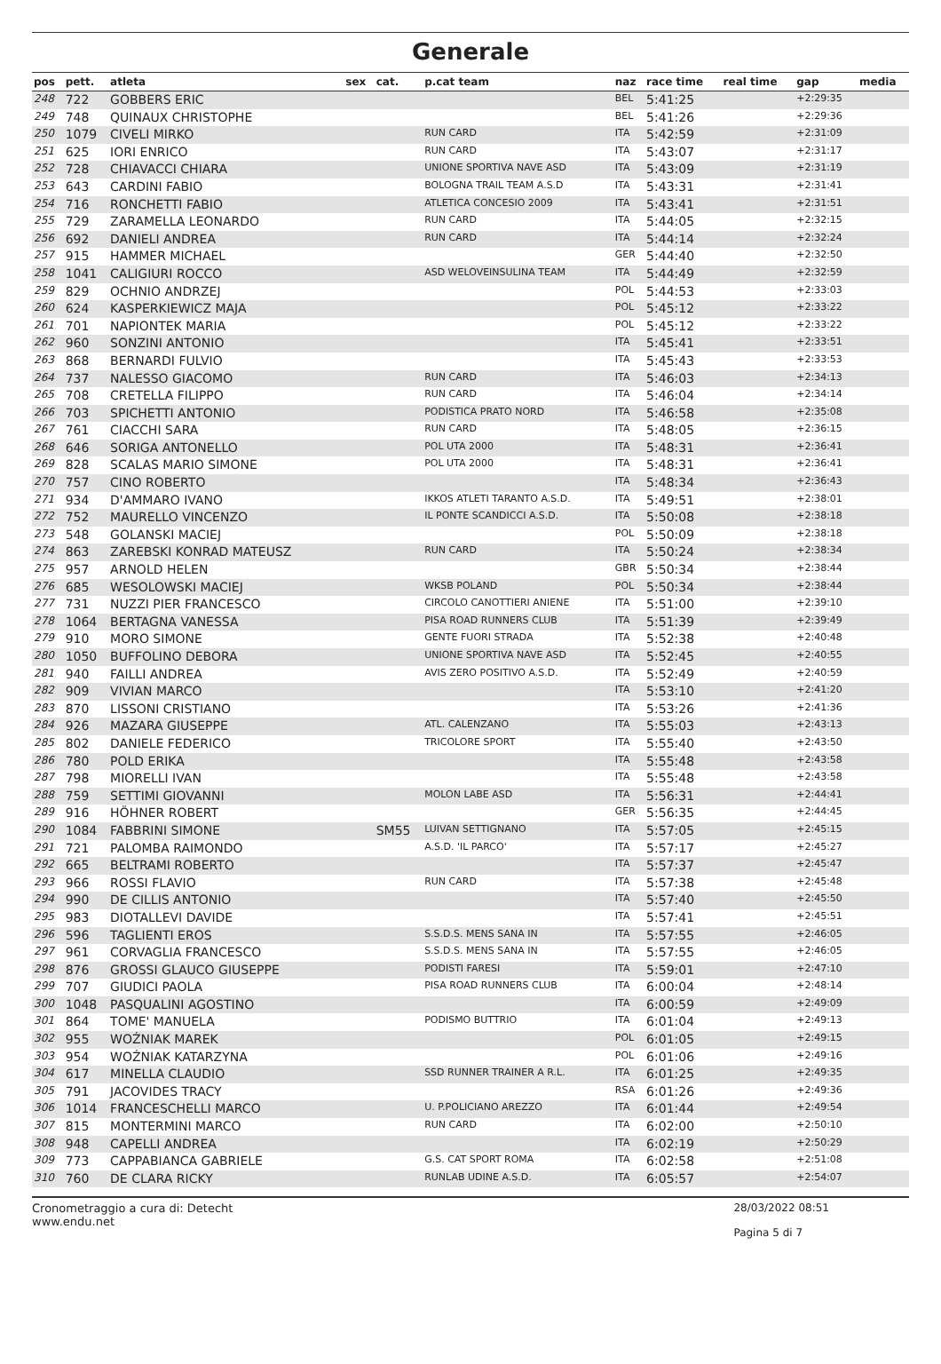Generale
| pos | pett. | atleta | sex | cat. | p.cat team | naz | race time | real time | gap | media |
| --- | --- | --- | --- | --- | --- | --- | --- | --- | --- | --- |
| 248 | 722 | GOBBERS ERIC | | | | BEL | 5:41:25 | | +2:29:35 | |
| 249 | 748 | QUINAUX CHRISTOPHE | | | | BEL | 5:41:26 | | +2:29:36 | |
| 250 | 1079 | CIVELI MIRKO | | | RUN CARD | ITA | 5:42:59 | | +2:31:09 | |
| 251 | 625 | IORI ENRICO | | | RUN CARD | ITA | 5:43:07 | | +2:31:17 | |
| 252 | 728 | CHIAVACCI CHIARA | | | UNIONE SPORTIVA NAVE ASD | ITA | 5:43:09 | | +2:31:19 | |
| 253 | 643 | CARDINI FABIO | | | BOLOGNA TRAIL TEAM A.S.D | ITA | 5:43:31 | | +2:31:41 | |
| 254 | 716 | RONCHETTI FABIO | | | ATLETICA CONCESIO 2009 | ITA | 5:43:41 | | +2:31:51 | |
| 255 | 729 | ZARAMELLA LEONARDO | | | RUN CARD | ITA | 5:44:05 | | +2:32:15 | |
| 256 | 692 | DANIELI ANDREA | | | RUN CARD | ITA | 5:44:14 | | +2:32:24 | |
| 257 | 915 | HAMMER MICHAEL | | | | GER | 5:44:40 | | +2:32:50 | |
| 258 | 1041 | CALIGIURI ROCCO | | | ASD WELOVEINSULINA TEAM | ITA | 5:44:49 | | +2:32:59 | |
| 259 | 829 | OCHNIO ANDRZEJ | | | | POL | 5:44:53 | | +2:33:03 | |
| 260 | 624 | KASPERKIEWICZ MAJA | | | | POL | 5:45:12 | | +2:33:22 | |
| 261 | 701 | NAPIONTEK MARIA | | | | POL | 5:45:12 | | +2:33:22 | |
| 262 | 960 | SONZINI ANTONIO | | | | ITA | 5:45:41 | | +2:33:51 | |
| 263 | 868 | BERNARDI FULVIO | | | | ITA | 5:45:43 | | +2:33:53 | |
| 264 | 737 | NALESSO GIACOMO | | | RUN CARD | ITA | 5:46:03 | | +2:34:13 | |
| 265 | 708 | CRETELLA FILIPPO | | | RUN CARD | ITA | 5:46:04 | | +2:34:14 | |
| 266 | 703 | SPICHETTI ANTONIO | | | PODISTICA PRATO NORD | ITA | 5:46:58 | | +2:35:08 | |
| 267 | 761 | CIACCHI SARA | | | RUN CARD | ITA | 5:48:05 | | +2:36:15 | |
| 268 | 646 | SORIGA ANTONELLO | | | POL UTA 2000 | ITA | 5:48:31 | | +2:36:41 | |
| 269 | 828 | SCALAS MARIO SIMONE | | | POL UTA 2000 | ITA | 5:48:31 | | +2:36:41 | |
| 270 | 757 | CINO ROBERTO | | | | ITA | 5:48:34 | | +2:36:43 | |
| 271 | 934 | D'AMMARO IVANO | | | IKKOS ATLETI TARANTO A.S.D. | ITA | 5:49:51 | | +2:38:01 | |
| 272 | 752 | MAURELLO VINCENZO | | | IL PONTE SCANDICCI A.S.D. | ITA | 5:50:08 | | +2:38:18 | |
| 273 | 548 | GOLANSKI MACIEJ | | | | POL | 5:50:09 | | +2:38:18 | |
| 274 | 863 | ZAREBSKI KONRAD MATEUSZ | | | RUN CARD | ITA | 5:50:24 | | +2:38:34 | |
| 275 | 957 | ARNOLD HELEN | | | | GBR | 5:50:34 | | +2:38:44 | |
| 276 | 685 | WESOLOWSKI MACIEJ | | | WKSB POLAND | POL | 5:50:34 | | +2:38:44 | |
| 277 | 731 | NUZZI PIER FRANCESCO | | | CIRCOLO CANOTTIERI ANIENE | ITA | 5:51:00 | | +2:39:10 | |
| 278 | 1064 | BERTAGNA VANESSA | | | PISA ROAD RUNNERS CLUB | ITA | 5:51:39 | | +2:39:49 | |
| 279 | 910 | MORO SIMONE | | | GENTE FUORI STRADA | ITA | 5:52:38 | | +2:40:48 | |
| 280 | 1050 | BUFFOLINO DEBORA | | | UNIONE SPORTIVA NAVE ASD | ITA | 5:52:45 | | +2:40:55 | |
| 281 | 940 | FAILLI ANDREA | | | AVIS ZERO POSITIVO A.S.D. | ITA | 5:52:49 | | +2:40:59 | |
| 282 | 909 | VIVIAN MARCO | | | | ITA | 5:53:10 | | +2:41:20 | |
| 283 | 870 | LISSONI CRISTIANO | | | | ITA | 5:53:26 | | +2:41:36 | |
| 284 | 926 | MAZARA GIUSEPPE | | | ATL. CALENZANO | ITA | 5:55:03 | | +2:43:13 | |
| 285 | 802 | DANIELE FEDERICO | | | TRICOLORE SPORT | ITA | 5:55:40 | | +2:43:50 | |
| 286 | 780 | POLD ERIKA | | | | ITA | 5:55:48 | | +2:43:58 | |
| 287 | 798 | MIORELLI IVAN | | | | ITA | 5:55:48 | | +2:43:58 | |
| 288 | 759 | SETTIMI GIOVANNI | | | MOLON LABE ASD | ITA | 5:56:31 | | +2:44:41 | |
| 289 | 916 | HÖHNER ROBERT | | | | GER | 5:56:35 | | +2:44:45 | |
| 290 | 1084 | FABBRINI SIMONE | | SM55 | LUIVAN SETTIGNANO | ITA | 5:57:05 | | +2:45:15 | |
| 291 | 721 | PALOMBA RAIMONDO | | | A.S.D. 'IL PARCO' | ITA | 5:57:17 | | +2:45:27 | |
| 292 | 665 | BELTRAMI ROBERTO | | | | ITA | 5:57:37 | | +2:45:47 | |
| 293 | 966 | ROSSI FLAVIO | | | RUN CARD | ITA | 5:57:38 | | +2:45:48 | |
| 294 | 990 | DE CILLIS ANTONIO | | | | ITA | 5:57:40 | | +2:45:50 | |
| 295 | 983 | DIOTALLEVI DAVIDE | | | | ITA | 5:57:41 | | +2:45:51 | |
| 296 | 596 | TAGLIENTI EROS | | | S.S.D.S. MENS SANA IN | ITA | 5:57:55 | | +2:46:05 | |
| 297 | 961 | CORVAGLIA FRANCESCO | | | S.S.D.S. MENS SANA IN | ITA | 5:57:55 | | +2:46:05 | |
| 298 | 876 | GROSSI GLAUCO GIUSEPPE | | | PODISTI FARESI | ITA | 5:59:01 | | +2:47:10 | |
| 299 | 707 | GIUDICI PAOLA | | | PISA ROAD RUNNERS CLUB | ITA | 6:00:04 | | +2:48:14 | |
| 300 | 1048 | PASQUALINI AGOSTINO | | | | ITA | 6:00:59 | | +2:49:09 | |
| 301 | 864 | TOME' MANUELA | | | PODISMO BUTTRIO | ITA | 6:01:04 | | +2:49:13 | |
| 302 | 955 | WOŹNIAK MAREK | | | | POL | 6:01:05 | | +2:49:15 | |
| 303 | 954 | WOŹNIAK KATARZYNA | | | | POL | 6:01:06 | | +2:49:16 | |
| 304 | 617 | MINELLA CLAUDIO | | | SSD RUNNER TRAINER A R.L. | ITA | 6:01:25 | | +2:49:35 | |
| 305 | 791 | JACOVIDES TRACY | | | | RSA | 6:01:26 | | +2:49:36 | |
| 306 | 1014 | FRANCESCHELLI MARCO | | | U. P.POLICIANO AREZZO | ITA | 6:01:44 | | +2:49:54 | |
| 307 | 815 | MONTERMINI MARCO | | | RUN CARD | ITA | 6:02:00 | | +2:50:10 | |
| 308 | 948 | CAPELLI ANDREA | | | | ITA | 6:02:19 | | +2:50:29 | |
| 309 | 773 | CAPPABIANCA GABRIELE | | | G.S. CAT SPORT ROMA | ITA | 6:02:58 | | +2:51:08 | |
| 310 | 760 | DE CLARA RICKY | | | RUNLAB UDINE A.S.D. | ITA | 6:05:57 | | +2:54:07 | |
Cronometraggio a cura di: Detecht
www.endu.net
28/03/2022 08:51
Pagina 5 di 7